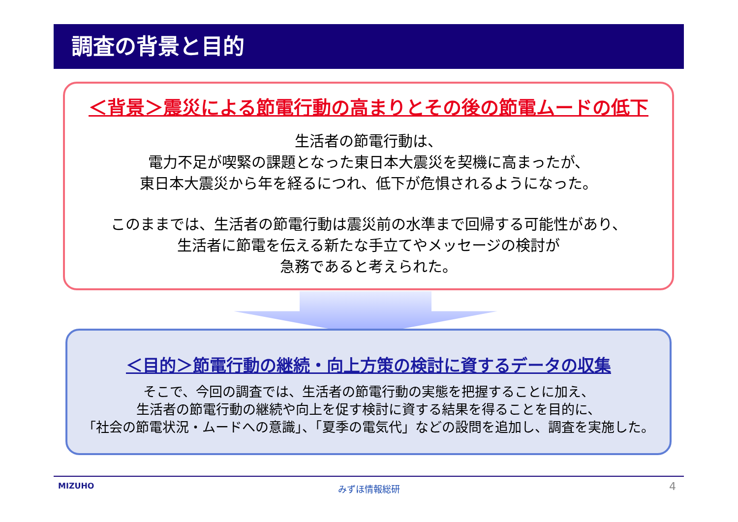調査の背景と目的
＜背景＞震災による節電行動の高まりとその後の節電ムードの低下
生活者の節電行動は、
電力不足が喫緊の課題となった東日本大震災を契機に高まったが、
東日本大震災から年を経るにつれ、低下が危惧されるようになった。
このままでは、生活者の節電行動は震災前の水準まで回帰する可能性があり、
生活者に節電を伝える新たな手立てやメッセージの検討が
急務であると考えられた。
＜目的＞節電行動の継続・向上方策の検討に資するデータの収集
そこで、今回の調査では、生活者の節電行動の実態を把握することに加え、
生活者の節電行動の継続や向上を促す検討に資する結果を得ることを目的に、
「社会の節電状況・ムードへの意識」、「夏季の電気代」などの設問を追加し、調査を実施した。
MIZUHO
みずほ情報総研 4